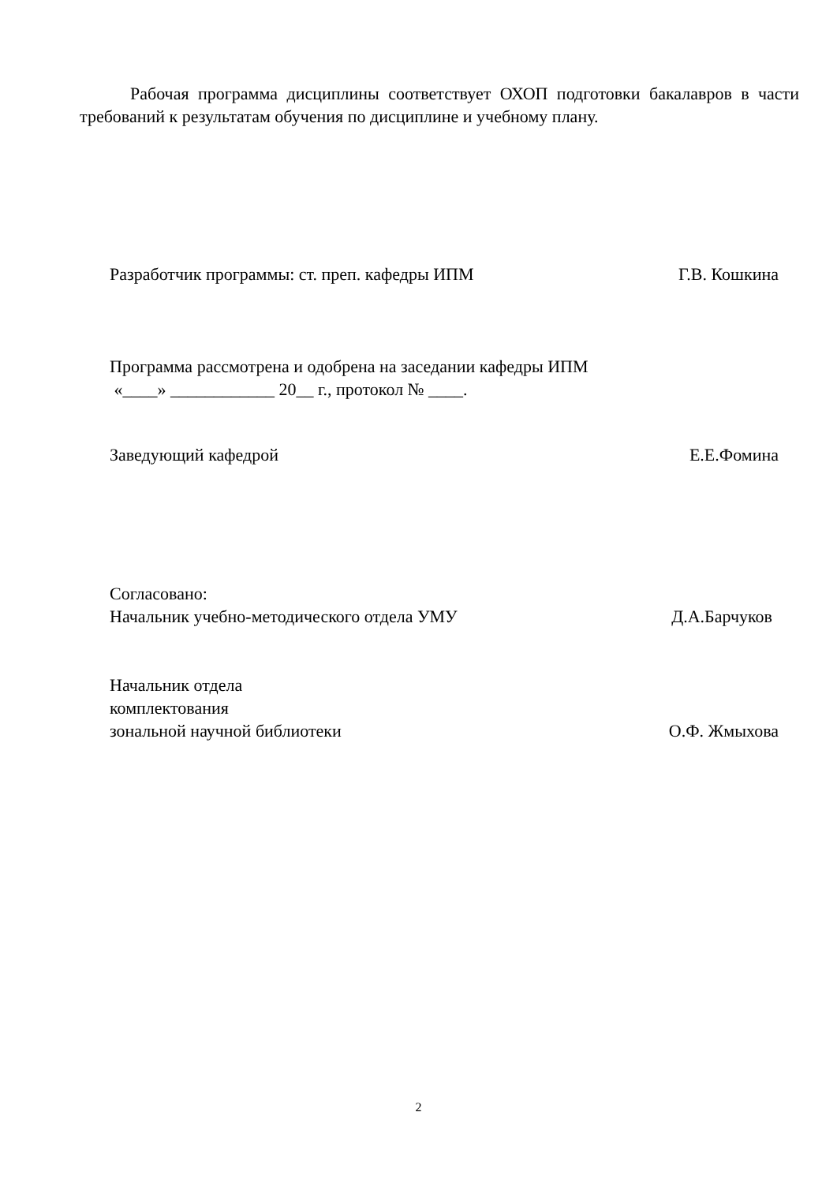Рабочая программа дисциплины соответствует ОХОП подготовки бакалавров в части требований к результатам обучения по дисциплине и учебному плану.
Разработчик программы: ст. преп. кафедры ИПМ
Г.В. Кошкина
Программа рассмотрена и одобрена на заседании кафедры ИПМ
«____» ____________ 20__ г., протокол № ____.
Заведующий кафедрой Е.Е.Фомина
Согласовано:
Начальник учебно-методического отдела УМУ
Д.А.Барчуков
Начальник отдела
комплектования
зональной научной библиотеки О.Ф. Жмыхова
2